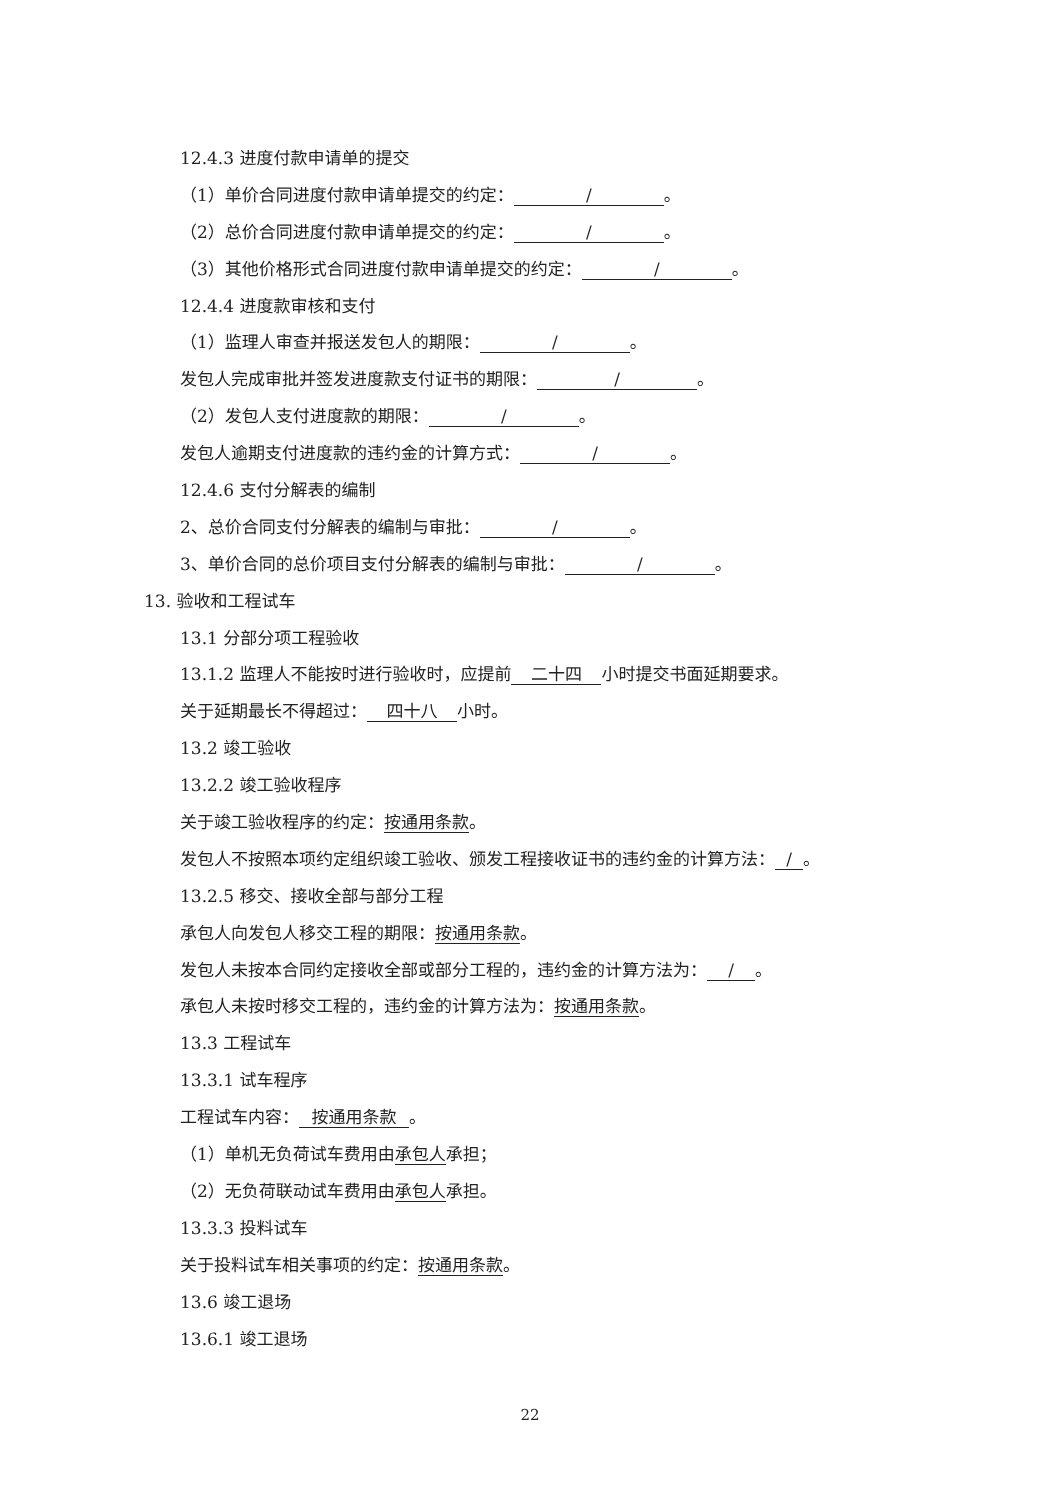12.4.3 进度付款申请单的提交
（1）单价合同进度付款申请单提交的约定： / 。
（2）总价合同进度付款申请单提交的约定： / 。
（3）其他价格形式合同进度付款申请单提交的约定： / 。
12.4.4 进度款审核和支付
（1）监理人审查并报送发包人的期限： / 。
发包人完成审批并签发进度款支付证书的期限： / 。
（2）发包人支付进度款的期限： / 。
发包人逾期支付进度款的违约金的计算方式： / 。
12.4.6 支付分解表的编制
2、总价合同支付分解表的编制与审批： / 。
3、单价合同的总价项目支付分解表的编制与审批： / 。
13. 验收和工程试车
13.1 分部分项工程验收
13.1.2 监理人不能按时进行验收时，应提前 二十四 小时提交书面延期要求。
关于延期最长不得超过： 四十八 小时。
13.2 竣工验收
13.2.2 竣工验收程序
关于竣工验收程序的约定：按通用条款。
发包人不按照本项约定组织竣工验收、颁发工程接收证书的违约金的计算方法： / 。
13.2.5 移交、接收全部与部分工程
承包人向发包人移交工程的期限：按通用条款。
发包人未按本合同约定接收全部或部分工程的，违约金的计算方法为： / 。
承包人未按时移交工程的，违约金的计算方法为：按通用条款。
13.3 工程试车
13.3.1 试车程序
工程试车内容： 按通用条款 。
（1）单机无负荷试车费用由承包人承担；
（2）无负荷联动试车费用由承包人承担。
13.3.3 投料试车
关于投料试车相关事项的约定：按通用条款。
13.6 竣工退场
13.6.1 竣工退场
22